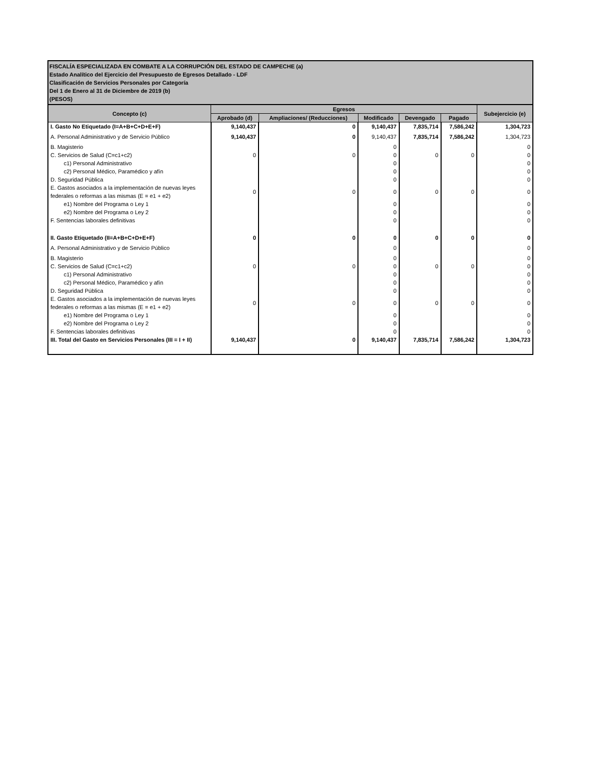| FISCALÍA ESPECIALIZADA EN COMBATE A LA CORRUPCIÓN DEL ESTADO DE CAMPECHE (a) Estado Analítico del Ejercicio del Presupuesto de Egresos Detallado - LDF Clasificación de Servicios Personales por Categoría Del 1 de Enero al 31 de Diciembre de 2019 (b) (PESOS) | | | | | | |
| Concepto (c) | Egresos | | | | | Subejercicio (e) |
| | Aprobado (d) | Ampliaciones/ (Reducciones) | Modificado | Devengado | Pagado | |
| I. Gasto No Etiquetado (I=A+B+C+D+E+F) | 9,140,437 | 0 | 9,140,437 | 7,835,714 | 7,586,242 | 1,304,723 |
| A. Personal Administrativo y de Servicio Público | 9,140,437 | 0 | 9,140,437 | 7,835,714 | 7,586,242 | 1,304,723 |
| B. Magisterio | | | 0 | | | 0 |
| C. Servicios de Salud (C=c1+c2) | 0 | 0 | 0 | 0 | 0 | 0 |
| c1) Personal Administrativo | | | 0 | | | 0 |
| c2) Personal Médico, Paramédico y afín | | | 0 | | | 0 |
| D. Seguridad Pública | | | 0 | | | 0 |
| E. Gastos asociados a la implementación de nuevas leyes federales o reformas a las mismas (E = e1 + e2) | 0 | 0 | 0 | 0 | 0 | 0 |
| e1) Nombre del Programa o Ley 1 | | | 0 | | | 0 |
| e2) Nombre del Programa o Ley 2 | | | 0 | | | 0 |
| F. Sentencias laborales definitivas | | | 0 | | | 0 |
| II. Gasto Etiquetado (II=A+B+C+D+E+F) | 0 | 0 | 0 | 0 | 0 | 0 |
| A. Personal Administrativo y de Servicio Público | | | 0 | | | 0 |
| B. Magisterio | | | 0 | | | 0 |
| C. Servicios de Salud (C=c1+c2) | 0 | 0 | 0 | 0 | 0 | 0 |
| c1) Personal Administrativo | | | 0 | | | 0 |
| c2) Personal Médico, Paramédico y afín | | | 0 | | | 0 |
| D. Seguridad Pública | | | 0 | | | 0 |
| E. Gastos asociados a la implementación de nuevas leyes federales o reformas a las mismas (E = e1 + e2) | 0 | 0 | 0 | 0 | 0 | 0 |
| e1) Nombre del Programa o Ley 1 | | | 0 | | | 0 |
| e2) Nombre del Programa o Ley 2 | | | 0 | | | 0 |
| F. Sentencias laborales definitivas | | | 0 | | | 0 |
| III. Total del Gasto en Servicios Personales (III = I + II) | 9,140,437 | 0 | 9,140,437 | 7,835,714 | 7,586,242 | 1,304,723 |